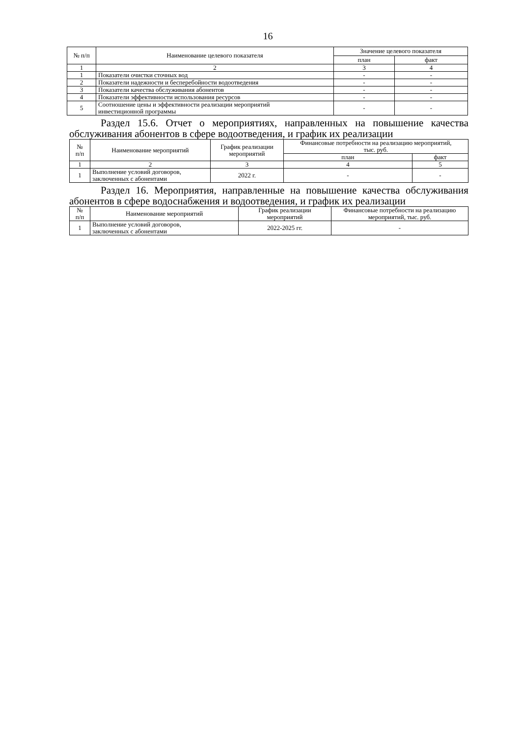16
| № п/п | Наименование целевого показателя | Значение целевого показателя | |
| --- | --- | --- | --- |
| | | план | факт |
| 1 | 2 | 3 | 4 |
| 1 | Показатели очистки сточных вод | - | - |
| 2 | Показатели надежности и бесперебойности водоотведения | - | - |
| 3 | Показатели качества обслуживания абонентов | - | - |
| 4 | Показатели эффективности использования ресурсов | - | - |
| 5 | Соотношение цены и эффективности реализации мероприятий инвестиционной программы | - | - |
Раздел 15.6. Отчет о мероприятиях, направленных на повышение качества обслуживания абонентов в сфере водоотведения, и график их реализации
| № п/п | Наименование мероприятий | График реализации мероприятий | Финансовые потребности на реализацию мероприятий, тыс. руб. | |
| --- | --- | --- | --- | --- |
| | | | план | факт |
| 1 | 2 | 3 | 4 | 5 |
| 1 | Выполнение условий договоров, заключенных с абонентами | 2022 г. | - | - |
Раздел 16. Мероприятия, направленные на повышение качества обслуживания абонентов в сфере водоснабжения и водоотведения, и график их реализации
| № п/п | Наименование мероприятий | График реализации мероприятий | Финансовые потребности на реализацию мероприятий, тыс. руб. |
| --- | --- | --- | --- |
| 1 | Выполнение условий договоров, заключенных с абонентами | 2022-2025 гг. | - |